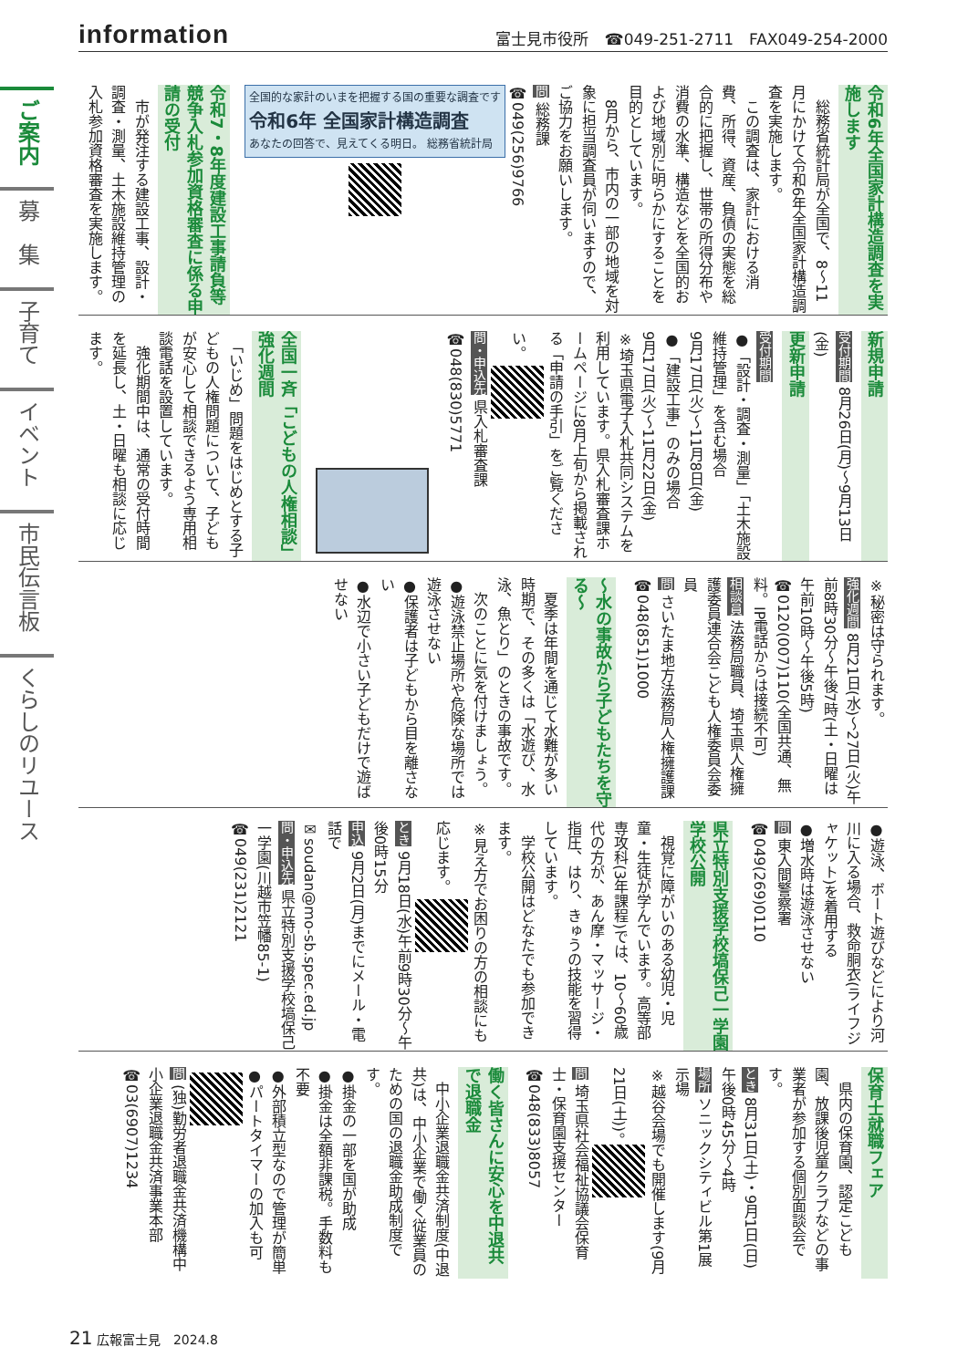information 富士見市役所　☎049-251-2711　FAX049-254-2000
ご案内
募　集
子育て
イベント
市民伝言板
くらしのリユース
令和6年全国家計構造調査を実施します
　総務省統計局が全国で、8〜11月にかけて令和6年全国家計構造調査を実施します。
　この調査は、家計における消費、所得、資産、負債の実態を総合的に把握し、世帯の所得分布や消費の水準、構造などを全国的および地域別に明らかにすることを目的としています。
　8月から、市内の一部の地域を対象に担当調査員が伺いますので、ご協力をお願いします。
問 総務課
☎049(256)9766
全国的な家計のいまを把握する国の重要な調査です
令和6年 全国家計構造調査
あなたの回答で、見えてくる明日。 総務省統計局
令和7・8年度建設工事請負等競争入札参加資格審査に係る申請の受付
　市が発注する建設工事、設計・調査・測量、土木施設維持管理の入札参加資格審査を実施します。
新規申請
受付期間 8月26日(月)〜9月13日(金)
更新申請
受付期間
●「設計・調査・測量」「土木施設維持管理」を含む場合
9月17日(火)〜11月8日(金)
●「建設工事」のみの場合
9月17日(火)〜11月22日(金)
※埼玉県電子入札共同システムを利用しています。県入札審査課ホームページに8月上旬から掲載される「申請の手引」をご覧ください。
問・申込先 県入札審査課
☎048(830)5771
全国一斉「こどもの人権相談」強化週間
　「いじめ」問題をはじめとする子どもの人権問題について、子どもが安心して相談できるよう専用相談電話を設置しています。
　強化期間中は、通常の受付時間を延長し、土・日曜も相談に応じます。
※秘密は守られます。
強化週間 8月21日(水)〜27日(火)午前8時30分〜午後7時(土・日曜は午前10時〜午後5時)
☎0120(007)110(全国共通、無料。IP電話からは接続不可)
相談員 法務局職員、埼玉県人権擁護委員連合会こども人権委員会委員
問 さいたま地方法務局人権擁護課
☎048(851)1000
〜水の事故から子どもたちを守る〜
　夏季は年間を通じて水難が多い時期で、その多くは「水遊び、水泳、魚とり」のときの事故です。
　次のことに気を付けましょう。
●遊泳禁止場所や危険な場所では遊泳させない
●保護者は子どもから目を離さない
●水辺で小さい子どもだけで遊ばせない
●遊泳、ボート遊びなどにより河川に入る場合、救命胴衣(ライフジャケット)を着用する
●増水時は遊泳させない
問 東入間警察署
☎049(269)0110
県立特別支援学校塙保己一学園 学校公開
　視覚に障がいのある幼児・児童・生徒が学んでいます。高等部専攻科(3年課程)では、10〜60歳代の方が、あん摩・マッサージ・指圧、はり、きゅうの技能を習得しています。
　学校公開はどなたでも参加できます。
※見え方でお困りの方の相談にも応じます。
とき 9月18日(水)午前9時30分〜午後0時15分
申込 9月2日(月)までにメール・電話で
✉soudan@mo-sb.spec.ed.jp
問・申込先 県立特別支援学校塙保己一学園(川越市笠幡85-1)
☎049(231)2121
保育士就職フェア
　県内の保育園、認定こども園、放課後児童クラブなどの事業者が参加する個別面談会です。
とき 8月31日(土)・9月1日(日)午後0時45分〜4時
場所 ソニックシティビル第1展示場
※越谷会場でも開催します(9月21日(土))。
問 埼玉県社会福祉協議会保育士・保育園支援センター
☎048(833)8057
働く皆さんに安心を中退共で退職金
　中小企業退職金共済制度(中退共)は、中小企業で働く従業員のための国の退職金助成制度です。
●掛金の一部を国が助成
●掛金は全額非課税。手数料も不要
●外部積立型なので管理が簡単
●パートタイマーの加入も可
問 (独)勤労者退職金共済機構中小企業退職金共済事業本部
☎03(6907)1234
21 広報富士見　2024.8